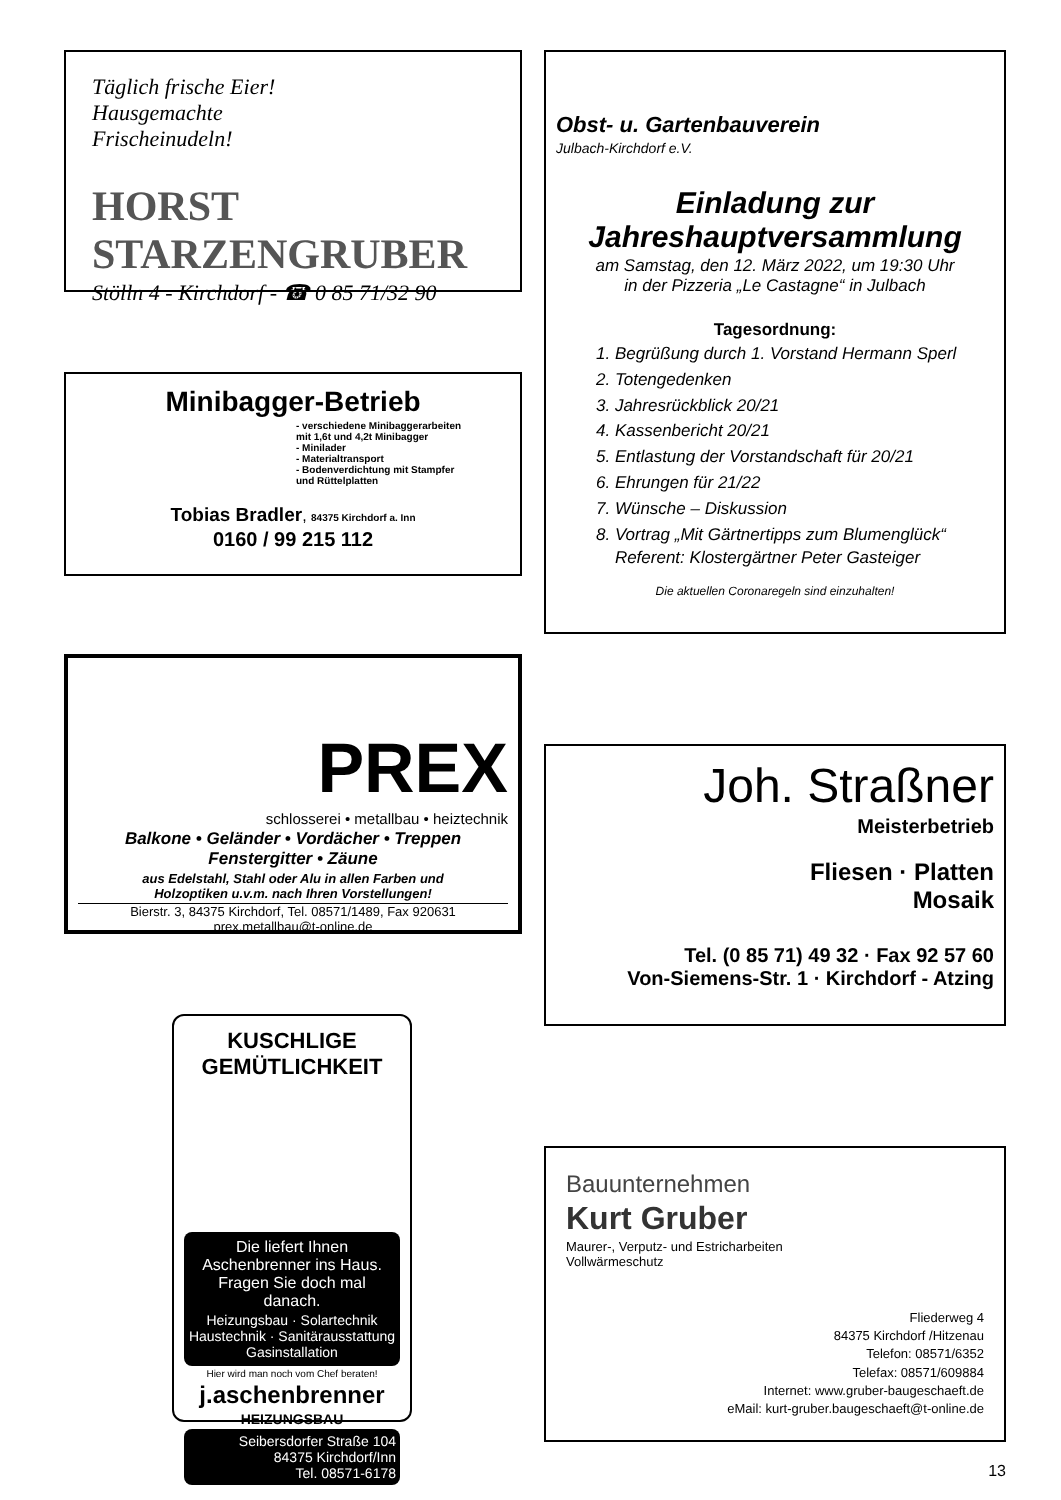Täglich frische Eier!
Hausgemachte
Frischeinudeln!
HORST STARZENGRUBER
Stölln 4 - Kirchdorf - ☎ 0 85 71/32 90
Minibagger-Betrieb
- verschiedene Minibaggerarbeiten
mit 1,6t und 4,2t Minibagger
- Minilader
- Materialtransport
- Bodenverdichtung mit Stampfer
und Rüttelplatten
Tobias Bradler, 84375 Kirchdorf a. Inn
0160 / 99 215 112
PREX
schlosserei • metallbau • heiztechnik
Balkone • Geländer • Vordächer • Treppen
Fenstergitter • Zäune
aus Edelstahl, Stahl oder Alu in allen Farben und
Holzoptiken u.v.m. nach Ihren Vorstellungen!
Bierstr. 3, 84375 Kirchdorf, Tel. 08571/1489, Fax 920631
prex.metallbau@t-online.de
KUSCHLIGE GEMÜTLICHKEIT
Die liefert Ihnen Aschenbrenner ins Haus.
Fragen Sie doch mal danach.
Heizungsbau · Solartechnik
Haustechnik · Sanitärausstattung
Gasinstallation
Hier wird man noch vom Chef beraten!
j.aschenbrenner
HEIZUNGSBAU
Seibersdorfer Straße 104
84375 Kirchdorf/Inn
Tel. 08571-6178
Obst- u. Gartenbauverein
Julbach-Kirchdorf e.V.
Einladung zur
Jahreshauptversammlung
am Samstag, den 12. März 2022, um 19:30 Uhr
in der Pizzeria „Le Castagne“ in Julbach
Tagesordnung:
1. Begrüßung durch 1. Vorstand Hermann Sperl
2. Totengedenken
3. Jahresrückblick 20/21
4. Kassenbericht 20/21
5. Entlastung der Vorstandschaft für 20/21
6. Ehrungen für 21/22
7. Wünsche – Diskussion
8. Vortrag „Mit Gärtnertipps zum Blumenglück“
Referent: Klostergärtner Peter Gasteiger
Die aktuellen Coronaregeln sind einzuhalten!
Joh. Straßner
Meisterbetrieb
Fliesen · Platten
Mosaik
Tel. (0 85 71) 49 32 · Fax 92 57 60
Von-Siemens-Str. 1 · Kirchdorf - Atzing
Bauunternehmen
Kurt Gruber
Maurer-, Verputz- und Estricharbeiten
Vollwärmeschutz
Fliederweg 4
84375 Kirchdorf /Hitzenau
Telefon: 08571/6352
Telefax: 08571/609884
Internet: www.gruber-baugeschaeft.de
eMail: kurt-gruber.baugeschaeft@t-online.de
13